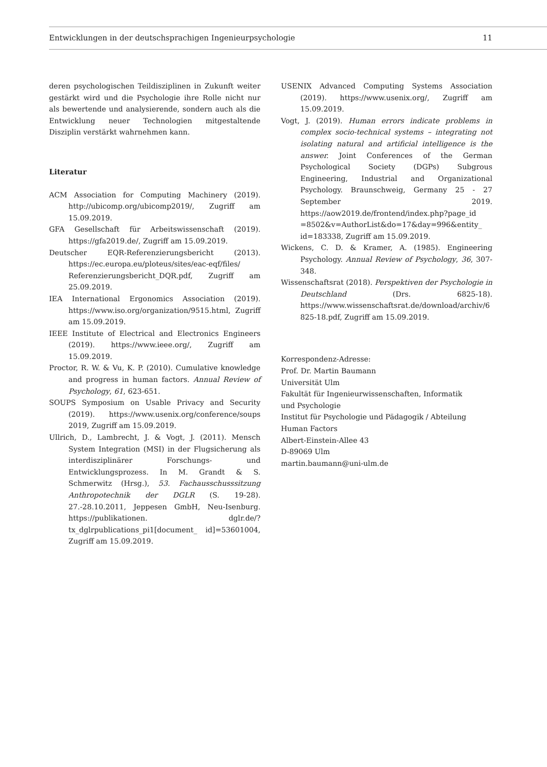Entwicklungen in der deutschsprachigen Ingenieurpsychologie 11
deren psychologischen Teildisziplinen in Zukunft weiter gestärkt wird und die Psychologie ihre Rolle nicht nur als bewertende und analysierende, sondern auch als die Entwicklung neuer Technologien mitgestaltende Disziplin verstärkt wahrnehmen kann.
Literatur
ACM Association for Computing Machinery (2019). http://ubicomp.org/ubicomp2019/, Zugriff am 15.09.2019.
GFA Gesellschaft für Arbeitswissenschaft (2019). https://gfa2019.de/, Zugriff am 15.09.2019.
Deutscher EQR-Referenzierungsbericht (2013). https://ec.europa.eu/ploteus/sites/eac-eqf/files/ Referenzierungsbericht_DQR.pdf, Zugriff am 25.09.2019.
IEA International Ergonomics Association (2019). https://www.iso.org/organization/9515.html, Zugriff am 15.09.2019.
IEEE Institute of Electrical and Electronics Engineers (2019). https://www.ieee.org/, Zugriff am 15.09.2019.
Proctor, R. W. & Vu, K. P. (2010). Cumulative knowledge and progress in human factors. Annual Review of Psychology, 61, 623-651.
SOUPS Symposium on Usable Privacy and Security (2019). https://www.usenix.org/conference/soups 2019, Zugriff am 15.09.2019.
Ullrich, D., Lambrecht, J. & Vogt, J. (2011). Mensch System Integration (MSI) in der Flugsicherung als interdisziplinärer Forschungs- und Entwicklungsprozess. In M. Grandt & S. Schmerwitz (Hrsg.), 53. Fachausschusssitzung Anthropotechnik der DGLR (S. 19-28). 27.-28.10.2011, Jeppesen GmbH, Neu-Isenburg. https://publikationen. dglr.de/?tx_dglrpublications_pi1[document_ id]=53601004, Zugriff am 15.09.2019.
USENIX Advanced Computing Systems Association (2019). https://www.usenix.org/, Zugriff am 15.09.2019.
Vogt, J. (2019). Human errors indicate problems in complex socio-technical systems – integrating not isolating natural and artificial intelligence is the answer. Joint Conferences of the German Psychological Society (DGPs) Subgrous Engineering, Industrial and Organizational Psychology. Braunschweig, Germany 25 - 27 September 2019. https://aow2019.de/frontend/index.php?page_id =8502&v=AuthorList&do=17&day=996&entity_ id=183338, Zugriff am 15.09.2019.
Wickens, C. D. & Kramer, A. (1985). Engineering Psychology. Annual Review of Psychology, 36, 307-348.
Wissenschaftsrat (2018). Perspektiven der Psychologie in Deutschland (Drs. 6825-18). https://www.wissenschaftsrat.de/download/archiv/6825-18.pdf, Zugriff am 15.09.2019.
Korrespondenz-Adresse:
Prof. Dr. Martin Baumann
Universität Ulm
Fakultät für Ingenieurwissenschaften, Informatik
und Psychologie
Institut für Psychologie und Pädagogik / Abteilung
Human Factors
Albert-Einstein-Allee 43
D-89069 Ulm
martin.baumann@uni-ulm.de